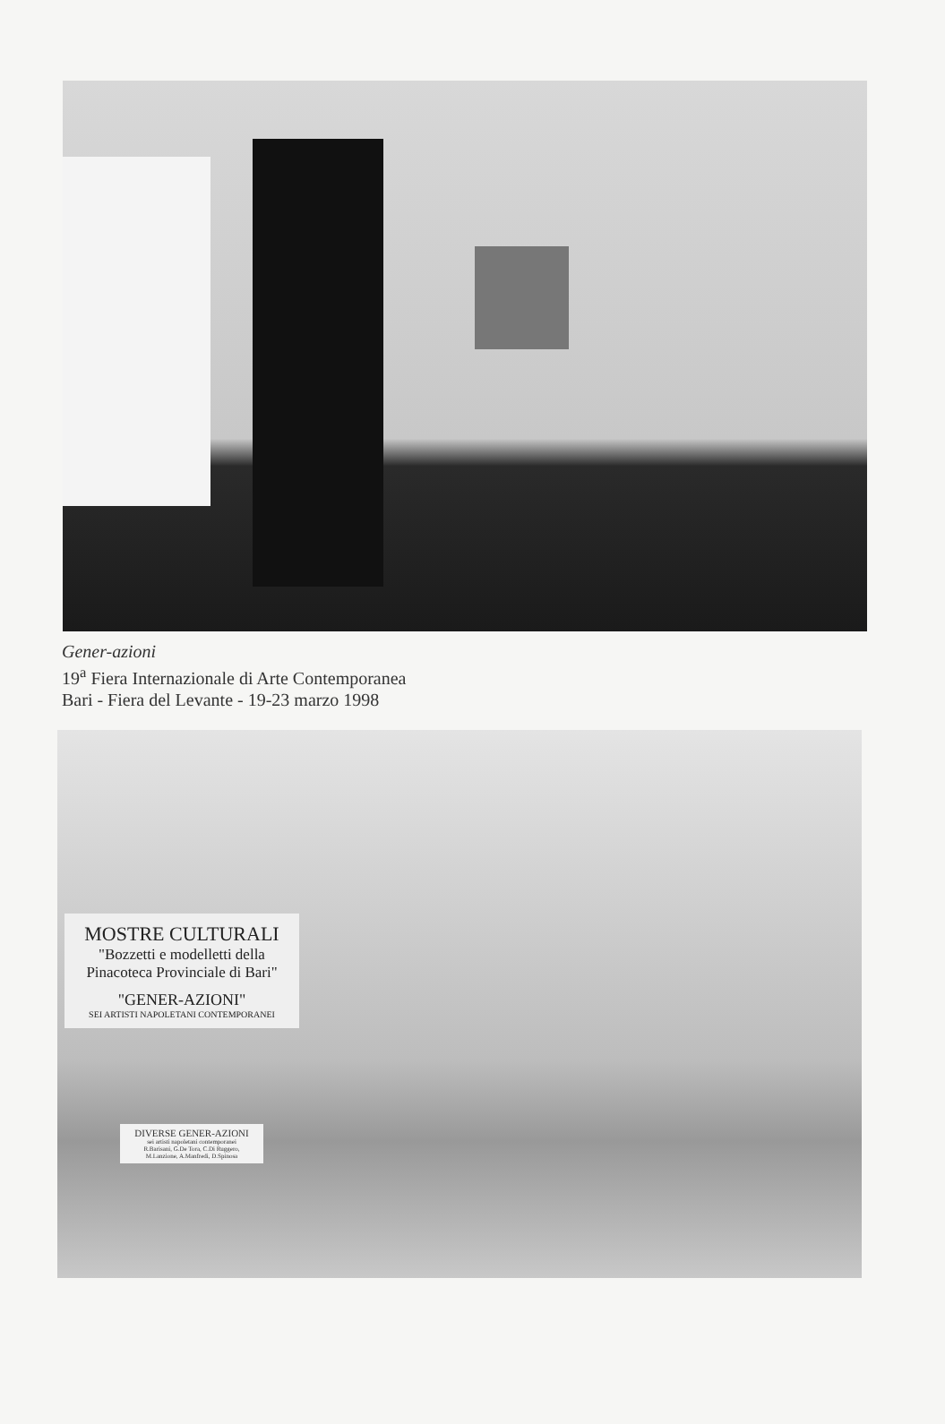Gener-azioni
19<sup>a</sup> Fiera Internazionale di Arte Contemporanea
Bari - Fiera del Levante - 19-23 marzo 1998
MOSTRE CULTURALI
"Bozzetti e modelletti della Pinacoteca Provinciale di Bari"
"GENER-AZIONI"
SEI ARTISTI NAPOLETANI CONTEMPORANEI
DIVERSE GENER-AZIONI
sei artisti napoletani contemporanei
R.Barisani, G.De Tora, C.Di Ruggero,
M.Lanzione, A.Manfredi, D.Spinosa